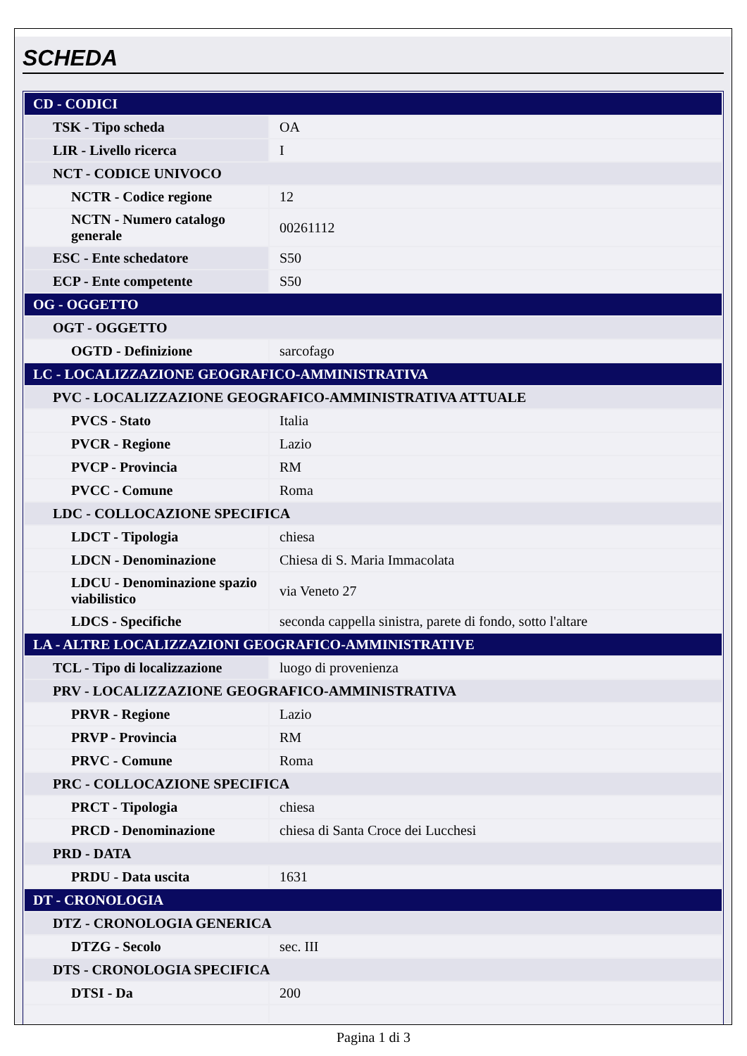SCHEDA
| CD - CODICI | |
| TSK - Tipo scheda | OA |
| LIR - Livello ricerca | I |
| NCT - CODICE UNIVOCO | |
| NCTR - Codice regione | 12 |
| NCTN - Numero catalogo generale | 00261112 |
| ESC - Ente schedatore | S50 |
| ECP - Ente competente | S50 |
| OG - OGGETTO | |
| OGT - OGGETTO | |
| OGTD - Definizione | sarcofago |
| LC - LOCALIZZAZIONE GEOGRAFICO-AMMINISTRATIVA | |
| PVC - LOCALIZZAZIONE GEOGRAFICO-AMMINISTRATIVA ATTUALE | |
| PVCS - Stato | Italia |
| PVCR - Regione | Lazio |
| PVCP - Provincia | RM |
| PVCC - Comune | Roma |
| LDC - COLLOCAZIONE SPECIFICA | |
| LDCT - Tipologia | chiesa |
| LDCN - Denominazione | Chiesa di S. Maria Immacolata |
| LDCU - Denominazione spazio viabilistico | via Veneto 27 |
| LDCS - Specifiche | seconda cappella sinistra, parete di fondo, sotto l'altare |
| LA - ALTRE LOCALIZZAZIONI GEOGRAFICO-AMMINISTRATIVE | |
| TCL - Tipo di localizzazione | luogo di provenienza |
| PRV - LOCALIZZAZIONE GEOGRAFICO-AMMINISTRATIVA | |
| PRVR - Regione | Lazio |
| PRVP - Provincia | RM |
| PRVC - Comune | Roma |
| PRC - COLLOCAZIONE SPECIFICA | |
| PRCT - Tipologia | chiesa |
| PRCD - Denominazione | chiesa di Santa Croce dei Lucchesi |
| PRD - DATA | |
| PRDU - Data uscita | 1631 |
| DT - CRONOLOGIA | |
| DTZ - CRONOLOGIA GENERICA | |
| DTZG - Secolo | sec. III |
| DTS - CRONOLOGIA SPECIFICA | |
| DTSI - Da | 200 |
Pagina 1 di 3